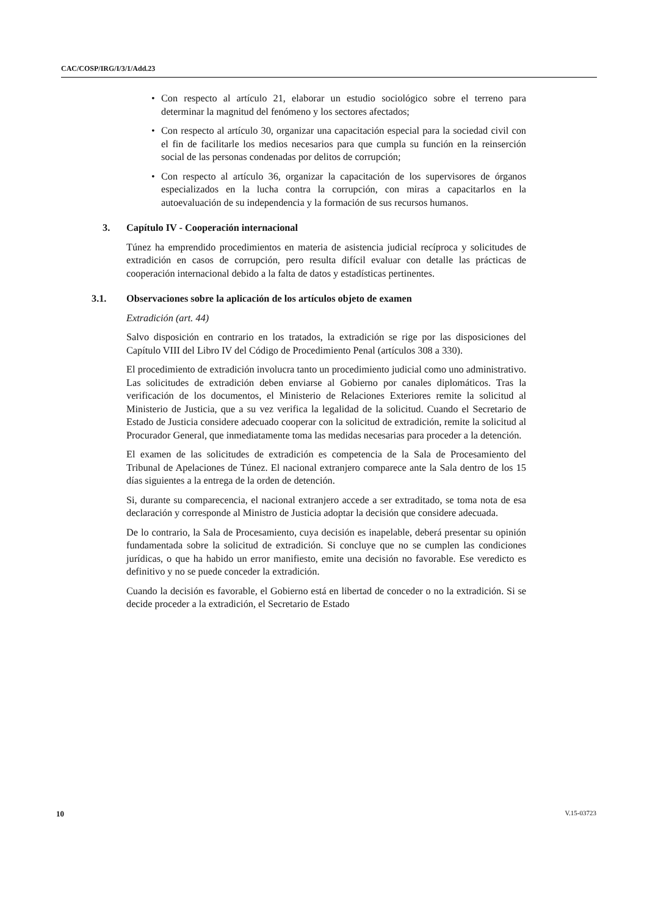CAC/COSP/IRG/I/3/1/Add.23
• Con respecto al artículo 21, elaborar un estudio sociológico sobre el terreno para determinar la magnitud del fenómeno y los sectores afectados;
• Con respecto al artículo 30, organizar una capacitación especial para la sociedad civil con el fin de facilitarle los medios necesarios para que cumpla su función en la reinserción social de las personas condenadas por delitos de corrupción;
• Con respecto al artículo 36, organizar la capacitación de los supervisores de órganos especializados en la lucha contra la corrupción, con miras a capacitarlos en la autoevaluación de su independencia y la formación de sus recursos humanos.
3. Capítulo IV - Cooperación internacional
Túnez ha emprendido procedimientos en materia de asistencia judicial recíproca y solicitudes de extradición en casos de corrupción, pero resulta difícil evaluar con detalle las prácticas de cooperación internacional debido a la falta de datos y estadísticas pertinentes.
3.1. Observaciones sobre la aplicación de los artículos objeto de examen
Extradición (art. 44)
Salvo disposición en contrario en los tratados, la extradición se rige por las disposiciones del Capítulo VIII del Libro IV del Código de Procedimiento Penal (artículos 308 a 330).
El procedimiento de extradición involucra tanto un procedimiento judicial como uno administrativo. Las solicitudes de extradición deben enviarse al Gobierno por canales diplomáticos. Tras la verificación de los documentos, el Ministerio de Relaciones Exteriores remite la solicitud al Ministerio de Justicia, que a su vez verifica la legalidad de la solicitud. Cuando el Secretario de Estado de Justicia considere adecuado cooperar con la solicitud de extradición, remite la solicitud al Procurador General, que inmediatamente toma las medidas necesarias para proceder a la detención.
El examen de las solicitudes de extradición es competencia de la Sala de Procesamiento del Tribunal de Apelaciones de Túnez. El nacional extranjero comparece ante la Sala dentro de los 15 días siguientes a la entrega de la orden de detención.
Si, durante su comparecencia, el nacional extranjero accede a ser extraditado, se toma nota de esa declaración y corresponde al Ministro de Justicia adoptar la decisión que considere adecuada.
De lo contrario, la Sala de Procesamiento, cuya decisión es inapelable, deberá presentar su opinión fundamentada sobre la solicitud de extradición. Si concluye que no se cumplen las condiciones jurídicas, o que ha habido un error manifiesto, emite una decisión no favorable. Ese veredicto es definitivo y no se puede conceder la extradición.
Cuando la decisión es favorable, el Gobierno está en libertad de conceder o no la extradición. Si se decide proceder a la extradición, el Secretario de Estado
10 V.15-03723